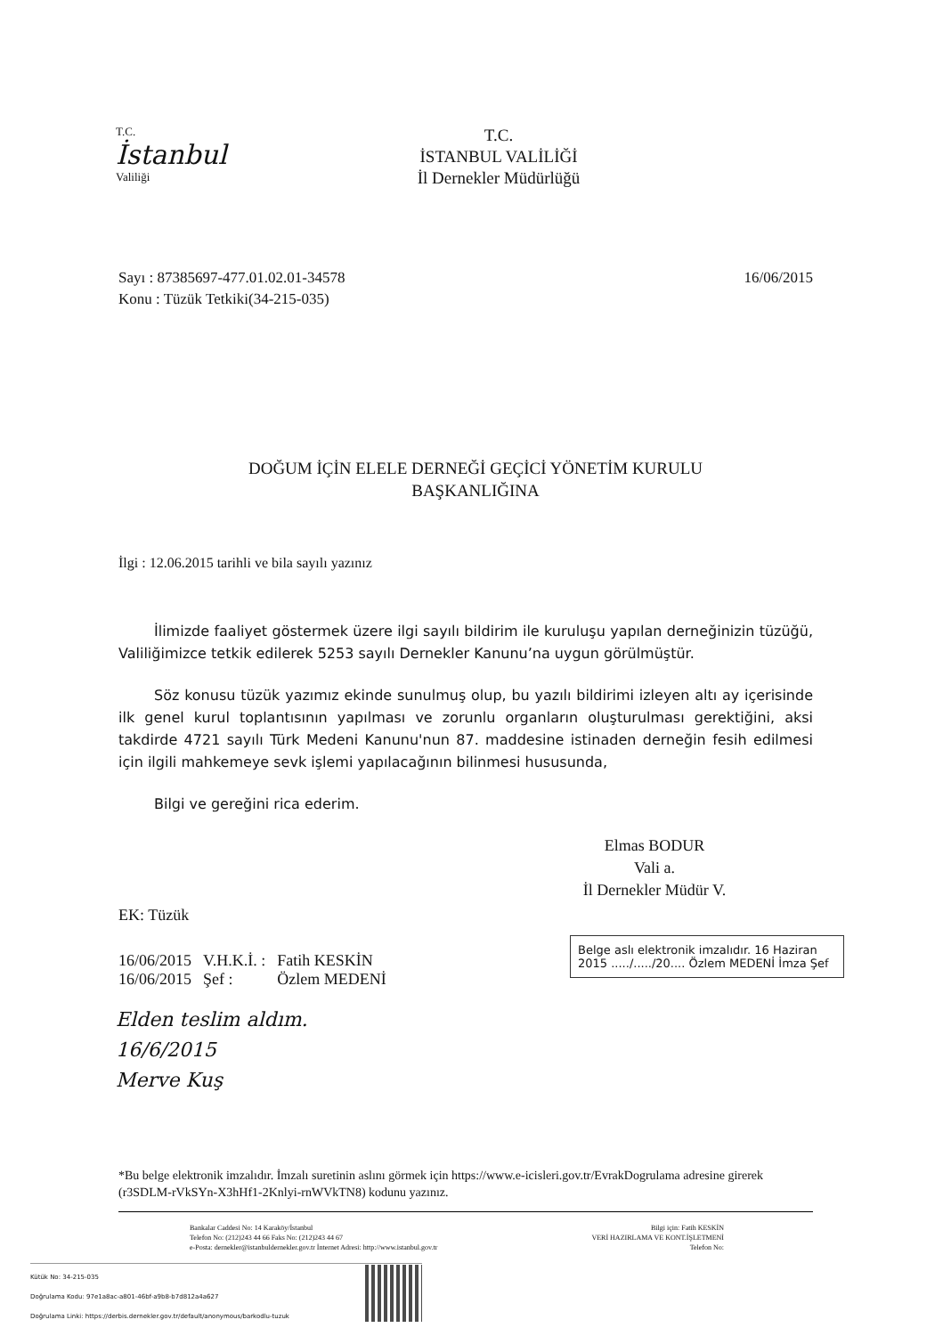T.C.
İstanbul
Valiliği
T.C.
İSTANBUL VALİLİĞİ
İl Dernekler Müdürlüğü
Sayı : 87385697-477.01.02.01-34578
Konu : Tüzük Tetkiki(34-215-035)
16/06/2015
DOĞUM İÇİN ELELE DERNEĞİ GEÇİCİ YÖNETİM KURULU
BAŞKANLIĞINA
İlgi : 12.06.2015 tarihli ve bila sayılı yazınız
İlimizde faaliyet göstermek üzere ilgi sayılı bildirim ile kuruluşu yapılan derneğinizin tüzüğü, Valiliğimizce tetkik edilerek 5253 sayılı Dernekler Kanunu’na uygun görülmüştür.
Söz konusu tüzük yazımız ekinde sunulmuş olup, bu yazılı bildirimi izleyen altı ay içerisinde ilk genel kurul toplantısının yapılması ve zorunlu organların oluşturulması gerektiğini, aksi takdirde 4721 sayılı Türk Medeni Kanunu'nun 87. maddesine istinaden derneğin fesih edilmesi için ilgili mahkemeye sevk işlemi yapılacağının bilinmesi hususunda,
Bilgi ve gereğini rica ederim.
Elmas BODUR
Vali a.
İl Dernekler Müdür V.
EK: Tüzük
| 16/06/2015 | V.H.K.İ. : | Fatih KESKİN |
| 16/06/2015 | Şef : | Özlem MEDENİ |
Belge aslı elektronik imzalıdır. 16 Haziran 2015 ...../...../20.... Özlem MEDENİ İmza Şef
Elden teslim aldım.
16/6/2015
Merve Kuş
*Bu belge elektronik imzalıdır. İmzalı suretinin aslını görmek için https://www.e-icisleri.gov.tr/EvrakDogrulama adresine girerek (r3SDLM-rVkSYn-X3hHf1-2Knlyi-rnWVkTN8) kodunu yazınız.
Bankalar Caddesi No: 14 Karaköy/İstanbul
Telefon No: (212)243 44 66 Faks No: (212)243 44 67
e-Posta: dernekler@istanbuldernekler.gov.tr İnternet Adresi: http://www.istanbul.gov.tr
Bilgi için: Fatih KESKİN
VERİ HAZIRLAMA VE KONT.İŞLETMENİ
Telefon No:
Kütük No: 34-215-035
Doğrulama Kodu: 97e1a8ac-a801-46bf-a9b8-b7d812a4a627
Doğrulama Linki: https://derbis.dernekler.gov.tr/default/anonymous/barkodlu-tuzuk